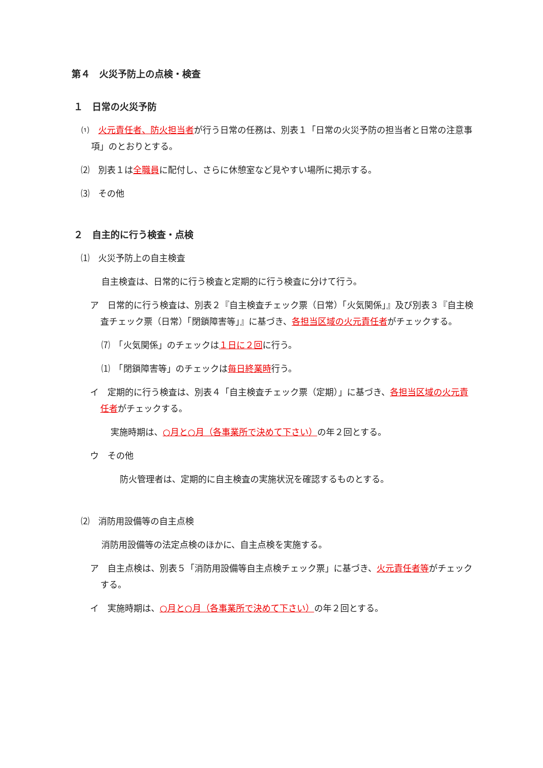第４　火災予防上の点検・検査
１　日常の火災予防
⑴　火元責任者、防火担当者が行う日常の任務は、別表１「日常の火災予防の担当者と日常の注意事項」のとおりとする。
⑵　別表１は全職員に配付し、さらに休憩室など見やすい場所に掲示する。
⑶　その他
２　自主的に行う検査・点検
⑴　火災予防上の自主検査
自主検査は、日常的に行う検査と定期的に行う検査に分けて行う。
ア　日常的に行う検査は、別表２『自主検査チェック票（日常）「火気関係」』及び別表３『自主検査チェック票（日常）「閉鎖障害等」』に基づき、各担当区域の火元責任者がチェックする。
⑺　「火気関係」のチェックは１日に２回に行う。
⑴　「閉鎖障害等」のチェックは毎日終業時行う。
イ　定期的に行う検査は、別表４「自主検査チェック票（定期）」に基づき、各担当区域の火元責任者がチェックする。
実施時期は、○月と○月（各事業所で決めて下さい）の年２回とする。
ウ　その他
防火管理者は、定期的に自主検査の実施状況を確認するものとする。
⑵　消防用設備等の自主点検
消防用設備等の法定点検のほかに、自主点検を実施する。
ア　自主点検は、別表５「消防用設備等自主点検チェック票」に基づき、火元責任者等がチェックする。
イ　実施時期は、○月と○月（各事業所で決めて下さい）の年２回とする。